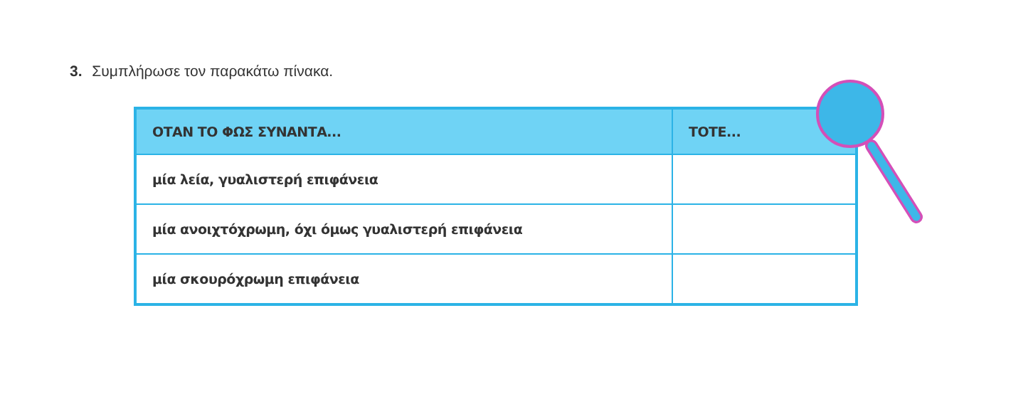3. Συμπλήρωσε τον παρακάτω πίνακα.
| ΟΤΑΝ ΤΟ ΦΩΣ ΣΥΝΑΝΤΑ... | ΤΟΤΕ... |
| --- | --- |
| μία λεία, γυαλιστερή επιφάνεια | |
| μία ανοιχτόχρωμη, όχι όμως γυαλιστερή επιφάνεια | |
| μία σκουρόχρωμη επιφάνεια | |